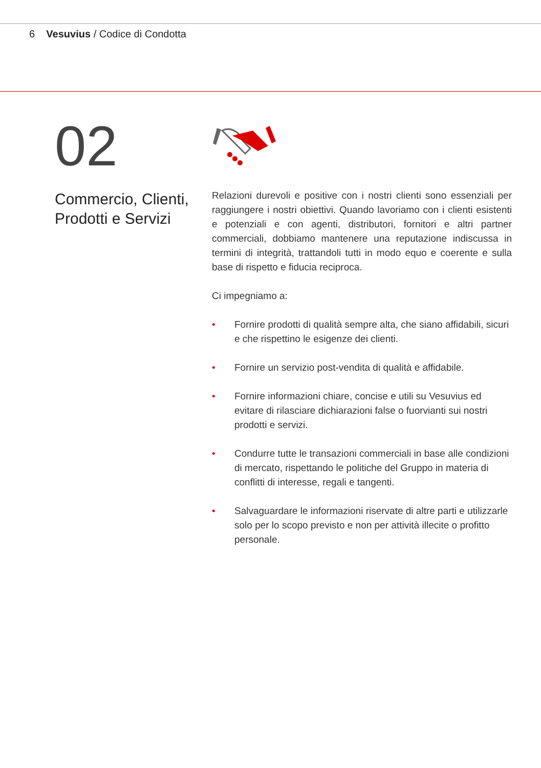6 Vesuvius / Codice di Condotta
02
Commercio, Clienti, Prodotti e Servizi
Relazioni durevoli e positive con i nostri clienti sono essenziali per raggiungere i nostri obiettivi. Quando lavoriamo con i clienti esistenti e potenziali e con agenti, distributori, fornitori e altri partner commerciali, dobbiamo mantenere una reputazione indiscussa in termini di integrità, trattandoli tutti in modo equo e coerente e sulla base di rispetto e fiducia reciproca.
Ci impegniamo a:
• Fornire prodotti di qualità sempre alta, che siano affidabili, sicuri e che rispettino le esigenze dei clienti.
• Fornire un servizio post-vendita di qualità e affidabile.
• Fornire informazioni chiare, concise e utili su Vesuvius ed evitare di rilasciare dichiarazioni false o fuorvianti sui nostri prodotti e servizi.
• Condurre tutte le transazioni commerciali in base alle condizioni di mercato, rispettando le politiche del Gruppo in materia di conflitti di interesse, regali e tangenti.
• Salvaguardare le informazioni riservate di altre parti e utilizzarle solo per lo scopo previsto e non per attività illecite o profitto personale.